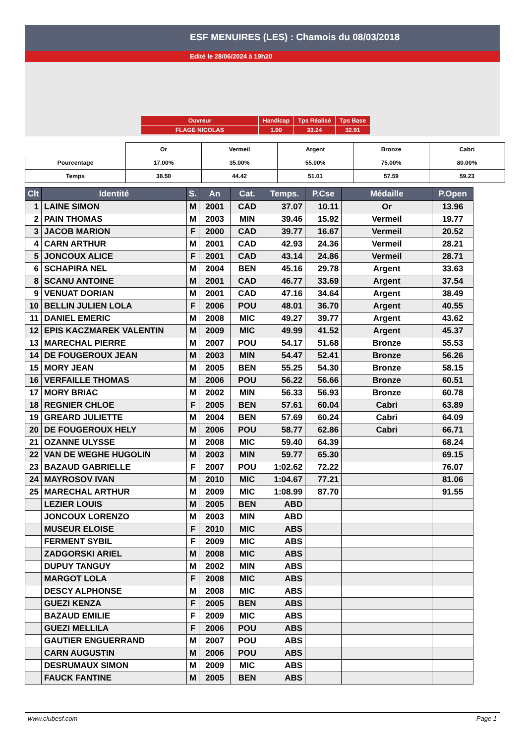ESF MENUIRES (LES) : Chamois du 08/03/2018
Edité le 28/06/2024 à 19h20
| Ouvreur | Handicap | Tps Réalisé | Tps Base |
| FLAGE NICOLAS | 1.00 | 33.24 | 32.91 |
| | Or | Vermeil | Argent | Bronze | Cabri |
| Pourcentage | 17.00% | 35.00% | 55.00% | 75.00% | 80.00% |
| Temps | 38.50 | 44.42 | 51.01 | 57.59 | 59.23 |
| Clt | Identité | S. | An | Cat. | Temps. | P.Cse | Médaille | P.Open |
| --- | --- | --- | --- | --- | --- | --- | --- | --- |
| 1 | LAINE SIMON | M | 2001 | CAD | 37.07 | 10.11 | Or | 13.96 |
| 2 | PAIN THOMAS | M | 2003 | MIN | 39.46 | 15.92 | Vermeil | 19.77 |
| 3 | JACOB MARION | F | 2000 | CAD | 39.77 | 16.67 | Vermeil | 20.52 |
| 4 | CARN ARTHUR | M | 2001 | CAD | 42.93 | 24.36 | Vermeil | 28.21 |
| 5 | JONCOUX ALICE | F | 2001 | CAD | 43.14 | 24.86 | Vermeil | 28.71 |
| 6 | SCHAPIRA NEL | M | 2004 | BEN | 45.16 | 29.78 | Argent | 33.63 |
| 8 | SCANU ANTOINE | M | 2001 | CAD | 46.77 | 33.69 | Argent | 37.54 |
| 9 | VENUAT DORIAN | M | 2001 | CAD | 47.16 | 34.64 | Argent | 38.49 |
| 10 | BELLIN JULIEN LOLA | F | 2006 | POU | 48.01 | 36.70 | Argent | 40.55 |
| 11 | DANIEL EMERIC | M | 2008 | MIC | 49.27 | 39.77 | Argent | 43.62 |
| 12 | EPIS KACZMAREK VALENTIN | M | 2009 | MIC | 49.99 | 41.52 | Argent | 45.37 |
| 13 | MARECHAL PIERRE | M | 2007 | POU | 54.17 | 51.68 | Bronze | 55.53 |
| 14 | DE FOUGEROUX JEAN | M | 2003 | MIN | 54.47 | 52.41 | Bronze | 56.26 |
| 15 | MORY JEAN | M | 2005 | BEN | 55.25 | 54.30 | Bronze | 58.15 |
| 16 | VERFAILLE THOMAS | M | 2006 | POU | 56.22 | 56.66 | Bronze | 60.51 |
| 17 | MORY BRIAC | M | 2002 | MIN | 56.33 | 56.93 | Bronze | 60.78 |
| 18 | REGNIER CHLOE | F | 2005 | BEN | 57.61 | 60.04 | Cabri | 63.89 |
| 19 | GREARD JULIETTE | M | 2004 | BEN | 57.69 | 60.24 | Cabri | 64.09 |
| 20 | DE FOUGEROUX HELY | M | 2006 | POU | 58.77 | 62.86 | Cabri | 66.71 |
| 21 | OZANNE ULYSSE | M | 2008 | MIC | 59.40 | 64.39 | | 68.24 |
| 22 | VAN DE WEGHE HUGOLIN | M | 2003 | MIN | 59.77 | 65.30 | | 69.15 |
| 23 | BAZAUD GABRIELLE | F | 2007 | POU | 1:02.62 | 72.22 | | 76.07 |
| 24 | MAYROSOV IVAN | M | 2010 | MIC | 1:04.67 | 77.21 | | 81.06 |
| 25 | MARECHAL ARTHUR | M | 2009 | MIC | 1:08.99 | 87.70 | | 91.55 |
| | LEZIER LOUIS | M | 2005 | BEN | ABD | | | |
| | JONCOUX LORENZO | M | 2003 | MIN | ABD | | | |
| | MUSEUR ELOISE | F | 2010 | MIC | ABS | | | |
| | FERMENT SYBIL | F | 2009 | MIC | ABS | | | |
| | ZADGORSKI ARIEL | M | 2008 | MIC | ABS | | | |
| | DUPUY TANGUY | M | 2002 | MIN | ABS | | | |
| | MARGOT LOLA | F | 2008 | MIC | ABS | | | |
| | DESCY ALPHONSE | M | 2008 | MIC | ABS | | | |
| | GUEZI KENZA | F | 2005 | BEN | ABS | | | |
| | BAZAUD EMILIE | F | 2009 | MIC | ABS | | | |
| | GUEZI MELLILA | F | 2006 | POU | ABS | | | |
| | GAUTIER ENGUERRAND | M | 2007 | POU | ABS | | | |
| | CARN AUGUSTIN | M | 2006 | POU | ABS | | | |
| | DESRUMAUX SIMON | M | 2009 | MIC | ABS | | | |
| | FAUCK FANTINE | M | 2005 | BEN | ABS | | | |
www.clubesf.com Page 1